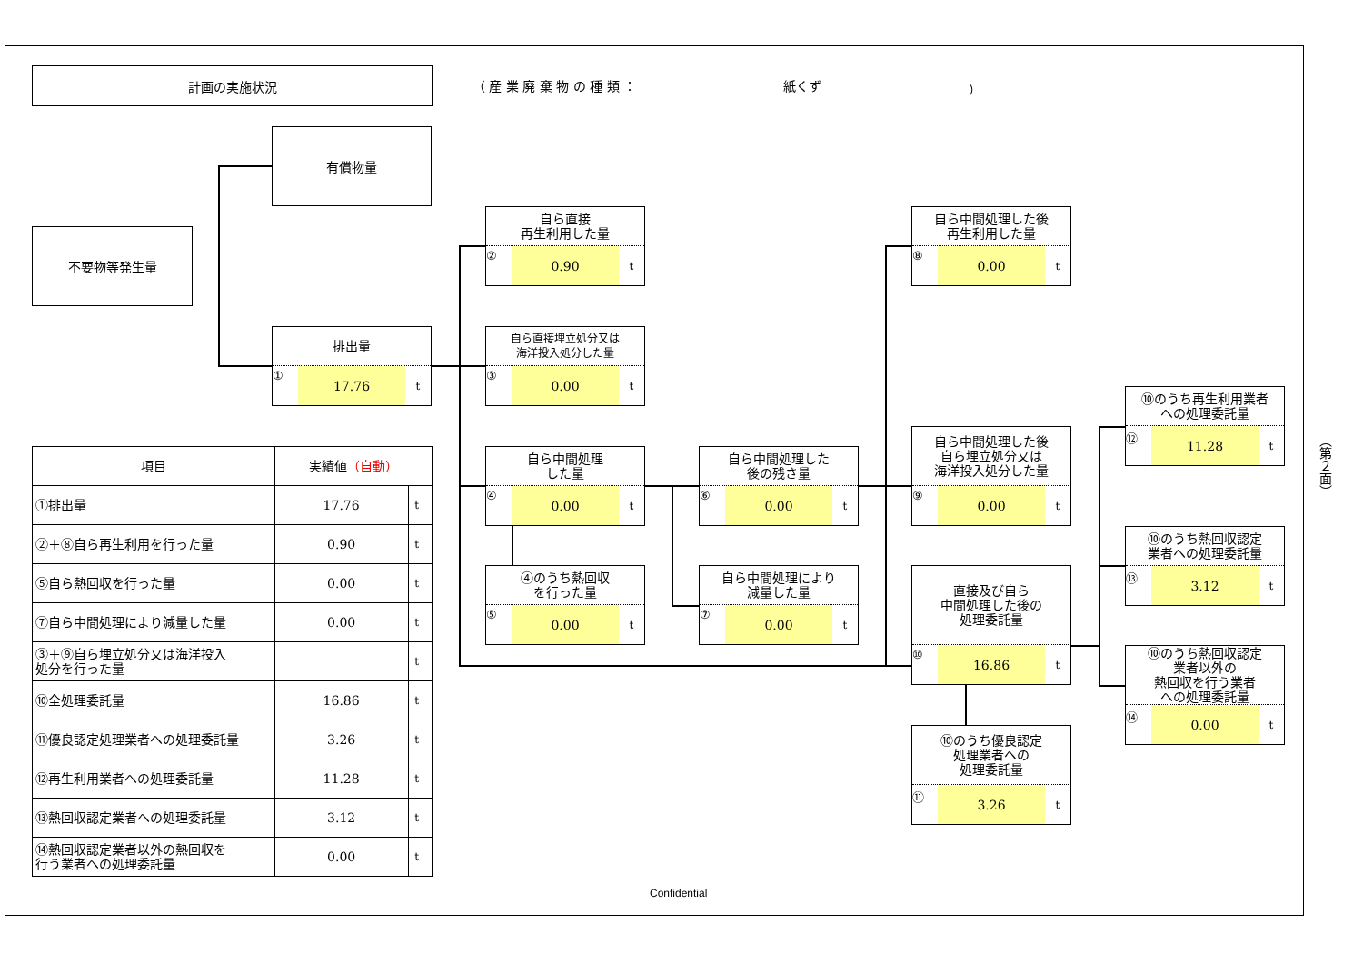計画の実施状況
（ 産 業 廃 棄 物 の 種 類 ： 紙くず ）
有償物量
不要物等発生量
排出量
① 17.76 t
自ら直接
再生利用した量
② 0.90 t
自ら直接埋立処分又は
海洋投入処分した量
③ 0.00 t
自ら中間処理
した量
④ 0.00 t
④のうち熱回収
を行った量
⑤ 0.00 t
自ら中間処理した
後の残さ量
⑥ 0.00 t
自ら中間処理により
減量した量
⑦ 0.00 t
自ら中間処理した後
再生利用した量
⑧ 0.00 t
自ら中間処理した後
自ら埋立処分又は
海洋投入処分した量
⑨ 0.00 t
直接及び自ら
中間処理した後の
処理委託量
⑩ 16.86 t
⑩のうち優良認定
処理業者への
処理委託量
⑪ 3.26 t
⑩のうち再生利用業者
への処理委託量
⑫ 11.28 t
⑩のうち熱回収認定
業者への処理委託量
⑬ 3.12 t
⑩のうち熱回収認定
業者以外の
熱回収を行う業者
への処理委託量
⑭ 0.00 t
| 項目 | 実績値 （自動） | |
| --- | --- | --- |
| ①排出量 | 17.76 | t |
| ②＋⑧自ら再生利用を行った量 | 0.90 | t |
| ⑤自ら熱回収を行った量 | 0.00 | t |
| ⑦自ら中間処理により減量した量 | 0.00 | t |
| ③＋⑨自ら埋立処分又は海洋投入 処分を行った量 | | t |
| ⑩全処理委託量 | 16.86 | t |
| ⑪優良認定処理業者への処理委託量 | 3.26 | t |
| ⑫再生利用業者への処理委託量 | 11.28 | t |
| ⑬熱回収認定業者への処理委託量 | 3.12 | t |
| ⑭熱回収認定業者以外の熱回収を 行う業者への処理委託量 | 0.00 | t |
（第２面）
Confidential